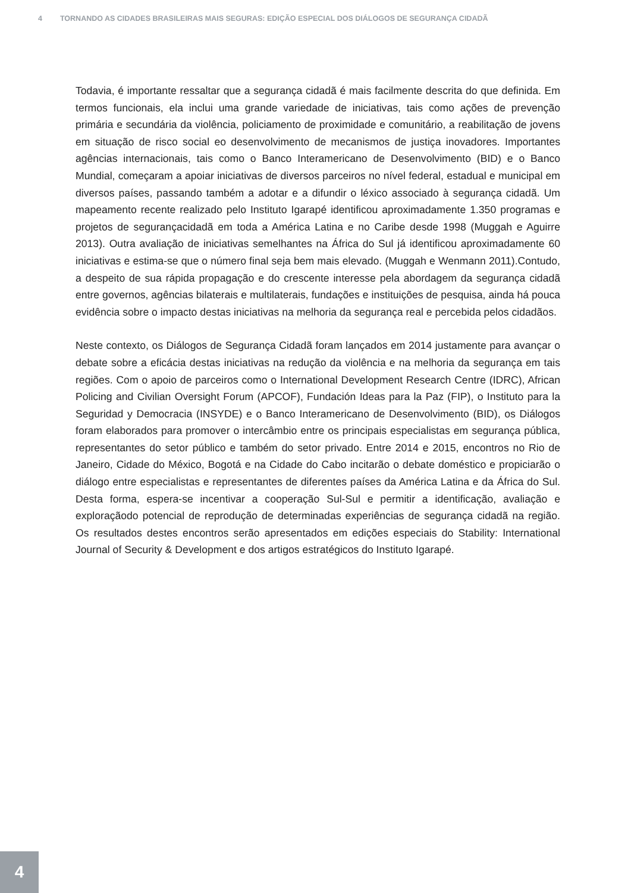4 TORNANDO AS CIDADES BRASILEIRAS MAIS SEGURAS: EDIÇÃO ESPECIAL DOS DIÁLOGOS DE SEGURANÇA CIDADÃ
Todavia, é importante ressaltar que a segurança cidadã é mais facilmente descrita do que definida. Em termos funcionais, ela inclui uma grande variedade de iniciativas, tais como ações de prevenção primária e secundária da violência, policiamento de proximidade e comunitário, a reabilitação de jovens em situação de risco social eo desenvolvimento de mecanismos de justiça inovadores. Importantes agências internacionais, tais como o Banco Interamericano de Desenvolvimento (BID) e o Banco Mundial, começaram a apoiar iniciativas de diversos parceiros no nível federal, estadual e municipal em diversos países, passando também a adotar e a difundir o léxico associado à segurança cidadã. Um mapeamento recente realizado pelo Instituto Igarapé identificou aproximadamente 1.350 programas e projetos de segurançacidadã em toda a América Latina e no Caribe desde 1998 (Muggah e Aguirre 2013). Outra avaliação de iniciativas semelhantes na África do Sul já identificou aproximadamente 60 iniciativas e estima-se que o número final seja bem mais elevado. (Muggah e Wenmann 2011).Contudo, a despeito de sua rápida propagação e do crescente interesse pela abordagem da segurança cidadã entre governos, agências bilaterais e multilaterais, fundações e instituições de pesquisa, ainda há pouca evidência sobre o impacto destas iniciativas na melhoria da segurança real e percebida pelos cidadãos.
Neste contexto, os Diálogos de Segurança Cidadã foram lançados em 2014 justamente para avançar o debate sobre a eficácia destas iniciativas na redução da violência e na melhoria da segurança em tais regiões. Com o apoio de parceiros como o International Development Research Centre (IDRC), African Policing and Civilian Oversight Forum (APCOF), Fundación Ideas para la Paz (FIP), o Instituto para la Seguridad y Democracia (INSYDE) e o Banco Interamericano de Desenvolvimento (BID), os Diálogos foram elaborados para promover o intercâmbio entre os principais especialistas em segurança pública, representantes do setor público e também do setor privado. Entre 2014 e 2015, encontros no Rio de Janeiro, Cidade do México, Bogotá e na Cidade do Cabo incitarão o debate doméstico e propiciarão o diálogo entre especialistas e representantes de diferentes países da América Latina e da África do Sul. Desta forma, espera-se incentivar a cooperação Sul-Sul e permitir a identificação, avaliação e exploraçãodo potencial de reprodução de determinadas experiências de segurança cidadã na região. Os resultados destes encontros serão apresentados em edições especiais do Stability: International Journal of Security & Development e dos artigos estratégicos do Instituto Igarapé.
4